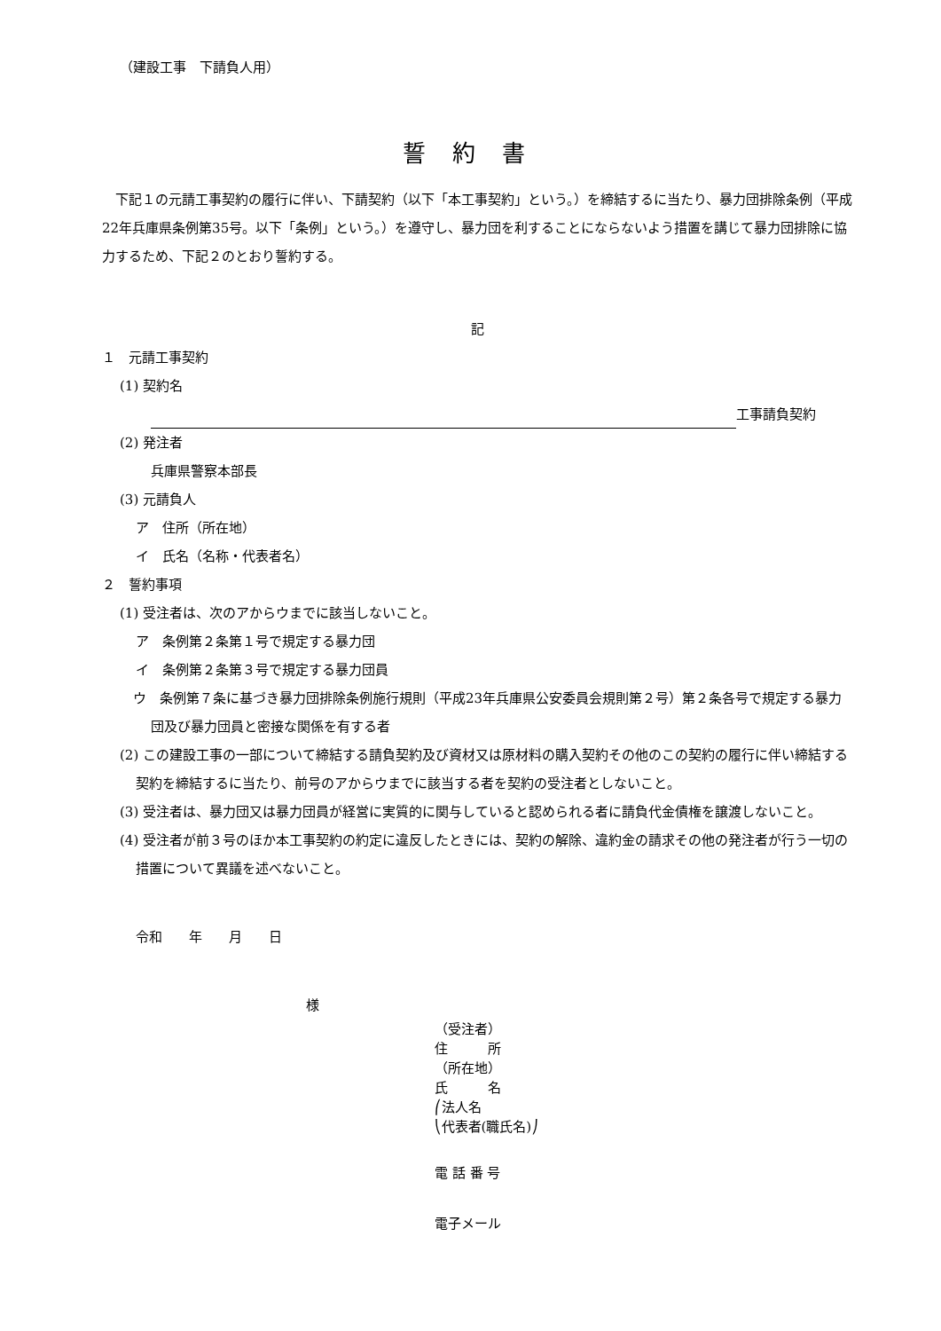（建設工事　下請負人用）
誓約書
下記１の元請工事契約の履行に伴い、下請契約（以下「本工事契約」という。）を締結するに当たり、暴力団排除条例（平成22年兵庫県条例第35号。以下「条例」という。）を遵守し、暴力団を利することにならないよう措置を講じて暴力団排除に協力するため、下記２のとおり誓約する。
記
１　元請工事契約
(1) 契約名
工事請負契約
(2) 発注者
兵庫県警察本部長
(3) 元請負人
ア　住所（所在地）
イ　氏名（名称・代表者名）
２　誓約事項
(1) 受注者は、次のアからウまでに該当しないこと。
ア　条例第２条第１号で規定する暴力団
イ　条例第２条第３号で規定する暴力団員
ウ　条例第７条に基づき暴力団排除条例施行規則（平成23年兵庫県公安委員会規則第２号）第２条各号で規定する暴力団及び暴力団員と密接な関係を有する者
(2) この建設工事の一部について締結する請負契約及び資材又は原材料の購入契約その他のこの契約の履行に伴い締結する契約を締結するに当たり、前号のアからウまでに該当する者を契約の受注者としないこと。
(3) 受注者は、暴力団又は暴力団員が経営に実質的に関与していると認められる者に請負代金債権を譲渡しないこと。
(4) 受注者が前３号のほか本工事契約の約定に違反したときには、契約の解除、違約金の請求その他の発注者が行う一切の措置について異議を述べないこと。
令和　　年　　月　　日
様
（受注者）
住　　　所
（所在地）
氏　　　名
⎛法人名
⎝代表者(職氏名)⎠
電 話 番 号
電子メール